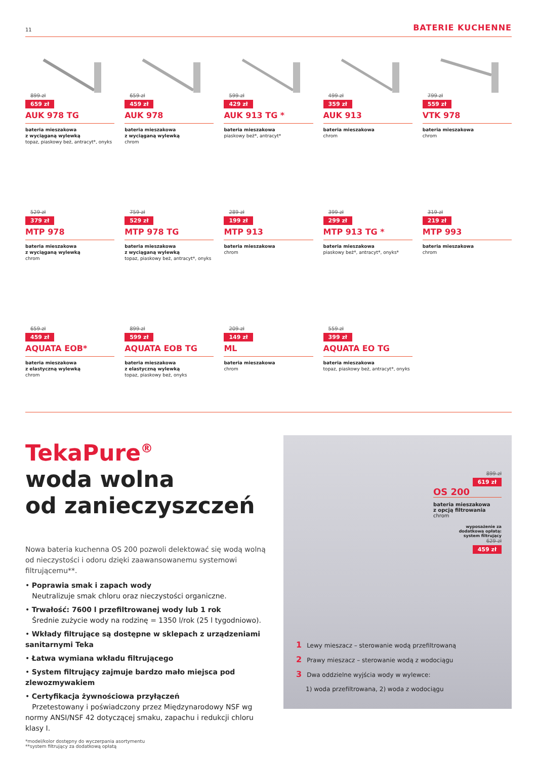11 BATERIE KUCHENNE
899 zł
659 zł
AUK 978 TG
bateria mieszakowa
z wyciąganą wylewką
topaz, piaskowy beż, antracyt*, onyks
659 zł
459 zł
AUK 978
bateria mieszakowa
z wyciąganą wylewką
chrom
599 zł
429 zł
AUK 913 TG *
bateria mieszakowa
piaskowy beż*, antracyt*
499 zł
359 zł
AUK 913
bateria mieszakowa
chrom
799 zł
559 zł
VTK 978
bateria mieszakowa
chrom
529 zł
379 zł
MTP 978
bateria mieszakowa
z wyciąganą wylewką
chrom
759 zł
529 zł
MTP 978 TG
bateria mieszakowa
z wyciąganą wylewką
topaz, piaskowy beż, antracyt*, onyks
289 zł
199 zł
MTP 913
bateria mieszakowa
chrom
399 zł
299 zł
MTP 913 TG *
bateria mieszakowa
piaskowy beż*, antracyt*, onyks*
319 zł
219 zł
MTP 993
bateria mieszakowa
chrom
659 zł
459 zł
AQUATA EOB*
bateria mieszakowa
z elastyczną wylewką
chrom
899 zł
599 zł
AQUATA EOB TG
bateria mieszakowa
z elastyczną wylewką
topaz, piaskowy beż, onyks
209 zł
149 zł
ML
bateria mieszakowa
chrom
559 zł
399 zł
AQUATA EO TG
bateria mieszakowa
topaz, piaskowy beż, antracyt*, onyks
TekaPure<sup>®</sup>
woda wolna
od zanieczyszczeń
Nowa bateria kuchenna OS 200 pozwoli delektować się wodą wolną od nieczystości i odoru dzięki zaawansowanemu systemowi filtrującemu**.
• Poprawia smak i zapach wody
Neutralizuje smak chloru oraz nieczystości organiczne.
• Trwałość: 7600 l przefiltrowanej wody lub 1 rok
Średnie zużycie wody na rodzinę = 1350 l/rok (25 l tygodniowo).
• Wkłady filtrujące są dostępne w sklepach z urządzeniami sanitarnymi Teka
• Łatwa wymiana wkładu filtrującego
• System filtrujący zajmuje bardzo mało miejsca pod zlewozmywakiem
• Certyfikacja żywnościowa przyłączeń
Przetestowany i poświadczony przez Międzynarodowy NSF wg normy ANSI/NSF 42 dotyczącej smaku, zapachu i redukcji chloru klasy I.
*model/kolor dostępny do wyczerpania asortymentu
**system filtrujący za dodatkową opłatą
899 zł
619 zł
OS 200
bateria mieszakowa
z opcją filtrowania
chrom
wyposażenie za
dodatkową opłatą:
system filtrujący
629 zł
459 zł
1 Lewy mieszacz – sterowanie wodą przefiltrowaną
2 Prawy mieszacz – sterowanie wodą z wodociągu
3 Dwa oddzielne wyjścia wody w wylewce:
1) woda przefiltrowana, 2) woda z wodociągu